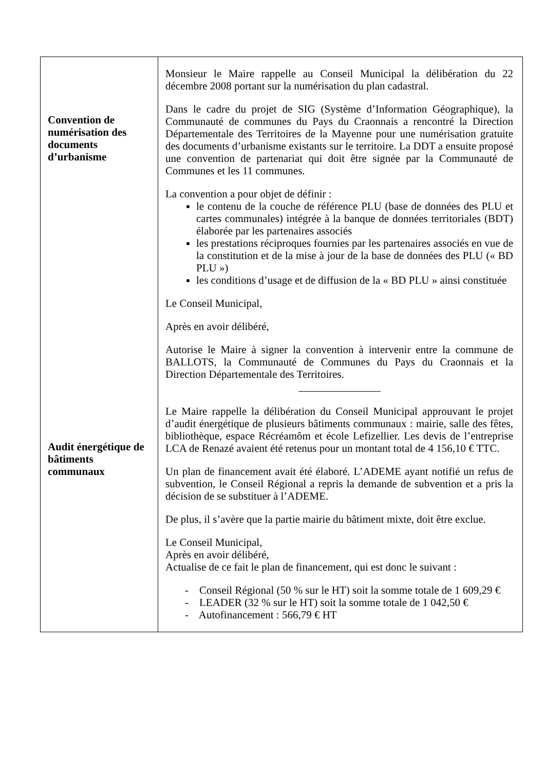| Convention de numérisation des documents d’urbanisme Audit énergétique de bâtiments communaux | Monsieur le Maire rappelle au Conseil Municipal la délibération du 22 décembre 2008 portant sur la numérisation du plan cadastral. Dans le cadre du projet de SIG (Système d’Information Géographique), la Communauté de communes du Pays du Craonnais a rencontré la Direction Départementale des Territoires de la Mayenne pour une numérisation gratuite des documents d’urbanisme existants sur le territoire. La DDT a ensuite proposé une convention de partenariat qui doit être signée par la Communauté de Communes et les 11 communes. La convention a pour objet de définir : le contenu de la couche de référence PLU (base de données des PLU et cartes communales) intégrée à la banque de données territoriales (BDT) élaborée par les partenaires associés les prestations réciproques fournies par les partenaires associés en vue de la constitution et de la mise à jour de la base de données des PLU (« BD PLU ») les conditions d’usage et de diffusion de la « BD PLU » ainsi constituée Le Conseil Municipal, Après en avoir délibéré, Autorise le Maire à signer la convention à intervenir entre la commune de BALLOTS, la Communauté de Communes du Pays du Craonnais et la Direction Départementale des Territoires. Le Maire rappelle la délibération du Conseil Municipal approuvant le projet d’audit énergétique de plusieurs bâtiments communaux : mairie, salle des fêtes, bibliothèque, espace Récréamôm et école Lefizellier. Les devis de l’entreprise LCA de Renazé avaient été retenus pour un montant total de 4 156,10 € TTC. Un plan de financement avait été élaboré. L’ADEME ayant notifié un refus de subvention, le Conseil Régional a repris la demande de subvention et a pris la décision de se substituer à l’ADEME. De plus, il s’avère que la partie mairie du bâtiment mixte, doit être exclue. Le Conseil Municipal, Après en avoir délibéré, Actualise de ce fait le plan de financement, qui est donc le suivant : - Conseil Régional (50 % sur le HT) soit la somme totale de 1 609,29 € - LEADER (32 % sur le HT) soit la somme totale de 1 042,50 € - Autofinancement : 566,79 € HT |